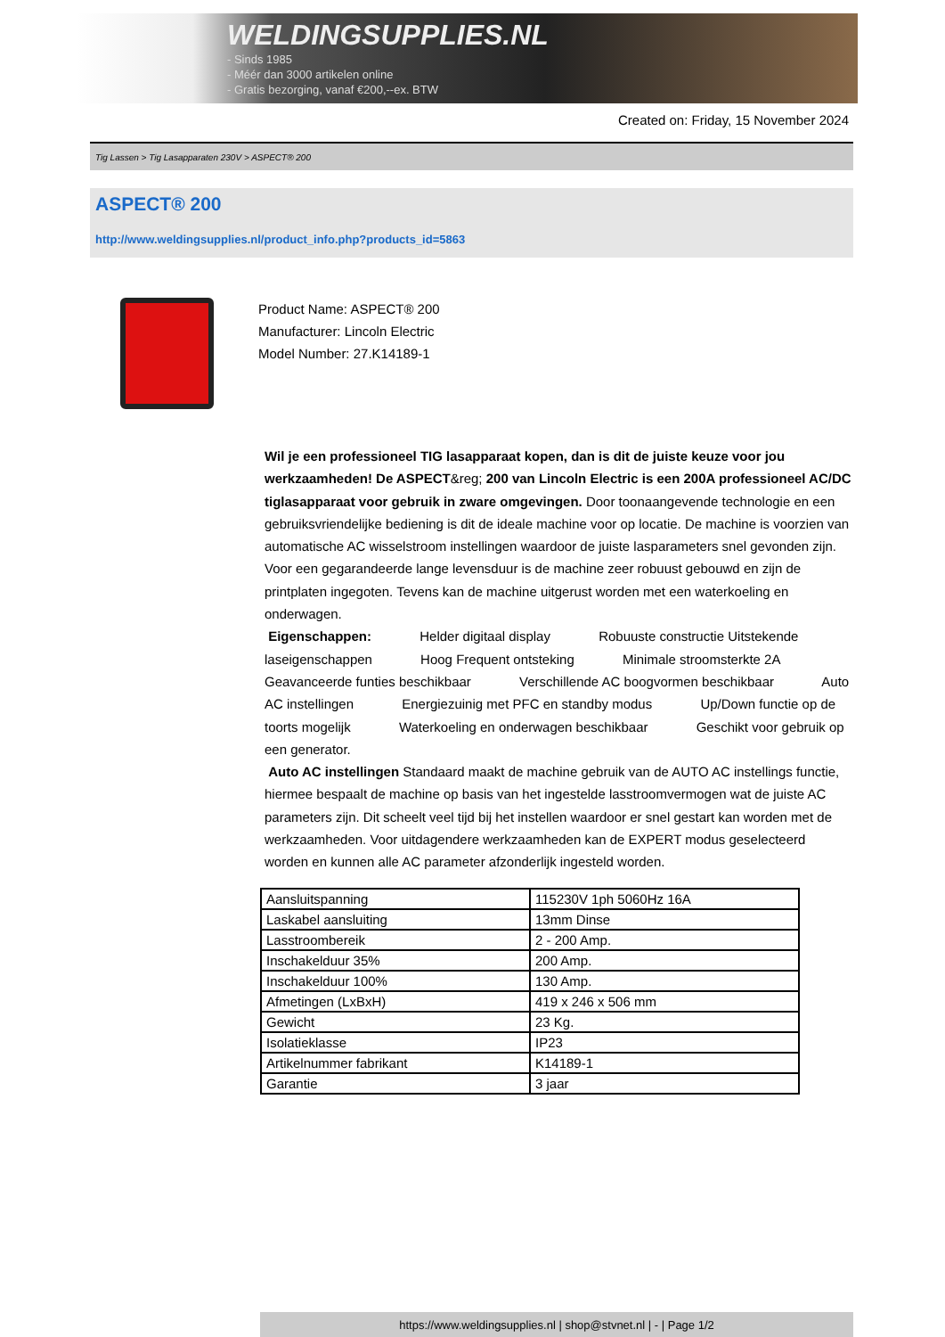WELDINGSUPPLIES.NL
- Sinds 1985
- Méér dan 3000 artikelen online
- Gratis bezorging, vanaf €200,--ex. BTW
Created on: Friday, 15 November 2024
Tig Lassen > Tig Lasapparaten 230V > ASPECT® 200
ASPECT® 200
http://www.weldingsupplies.nl/product_info.php?products_id=5863
Product Name: ASPECT® 200
Manufacturer: Lincoln Electric
Model Number: 27.K14189-1
Wil je een professioneel TIG lasapparaat kopen, dan is dit de juiste keuze voor jou werkzaamheden! De ASPECT&reg; 200 van Lincoln Electric is een 200A professioneel AC/DC tiglasapparaat voor gebruik in zware omgevingen. Door toonaangevende technologie en een gebruiksvriendelijke bediening is dit de ideale machine voor op locatie. De machine is voorzien van automatische AC wisselstroom instellingen waardoor de juiste lasparameters snel gevonden zijn. Voor een gegarandeerde lange levensduur is de machine zeer robuust gebouwd en zijn de printplaten ingegoten. Tevens kan de machine uitgerust worden met een waterkoeling en onderwagen.
Eigenschappen: Helder digitaal display Robuuste constructie Uitstekende laseigenschappen Hoog Frequent ontsteking Minimale stroomsterkte 2A Geavanceerde funties beschikbaar Verschillende AC boogvormen beschikbaar Auto AC instellingen Energiezuinig met PFC en standby modus Up/Down functie op de toorts mogelijk Waterkoeling en onderwagen beschikbaar Geschikt voor gebruik op een generator.
Auto AC instellingen Standaard maakt de machine gebruik van de AUTO AC instellings functie, hiermee bespaalt de machine op basis van het ingestelde lasstroomvermogen wat de juiste AC parameters zijn. Dit scheelt veel tijd bij het instellen waardoor er snel gestart kan worden met de werkzaamheden. Voor uitdagendere werkzaamheden kan de EXPERT modus geselecteerd worden en kunnen alle AC parameter afzonderlijk ingesteld worden.
| Aansluitspanning | 115230V 1ph 5060Hz 16A |
| Laskabel aansluiting | 13mm Dinse |
| Lasstroombereik | 2 - 200 Amp. |
| Inschakelduur 35% | 200 Amp. |
| Inschakelduur 100% | 130 Amp. |
| Afmetingen (LxBxH) | 419 x 246 x 506 mm |
| Gewicht | 23 Kg. |
| Isolatieklasse | IP23 |
| Artikelnummer fabrikant | K14189-1 |
| Garantie | 3 jaar |
https://www.weldingsupplies.nl | shop@stvnet.nl | - | Page 1/2